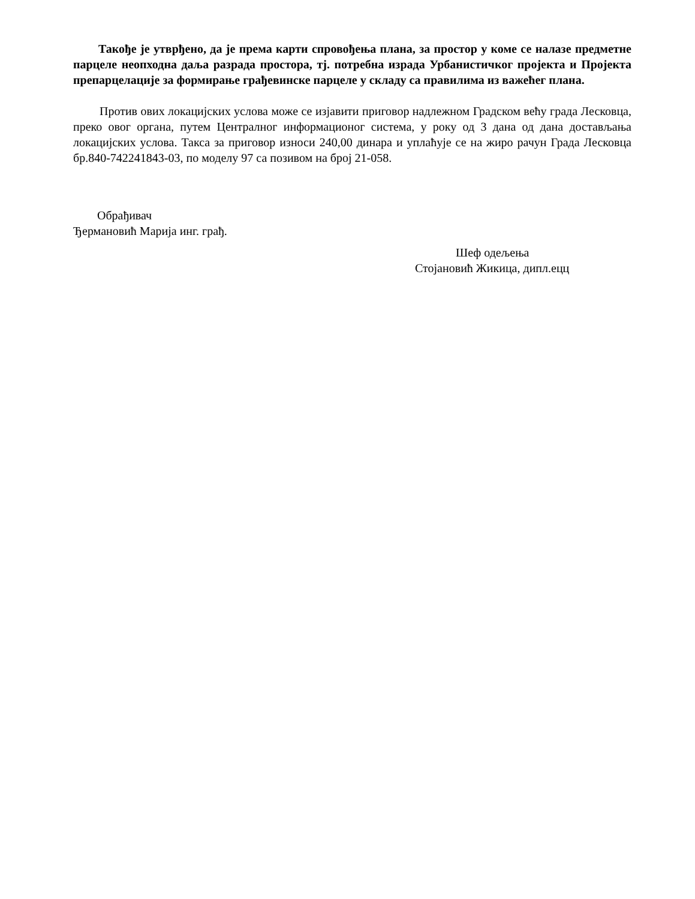Такође је утврђено, да је према карти спровођења плана, за простор у коме се налазе предметне парцеле неопходна даља разрада простора, тј. потребна израда Урбанистичког пројекта и Пројекта препарцелације за формирање грађевинске парцеле у складу са правилима из важећег плана.
Против ових локацијских услова може се изјавити приговор надлежном Градском већу града Лесковца, преко овог органа, путем Централног информационог система, у року од 3 дана од дана достављања локацијских услова. Такса за приговор износи 240,00 динара и уплаћује се на жиро рачун Града Лесковца бр.840-742241843-03, по моделу 97 са позивом на број 21-058.
Обрађивач
Ђермановић Марија инг. грађ.
Шеф одељења
Стојановић Жикица, дипл.ецц